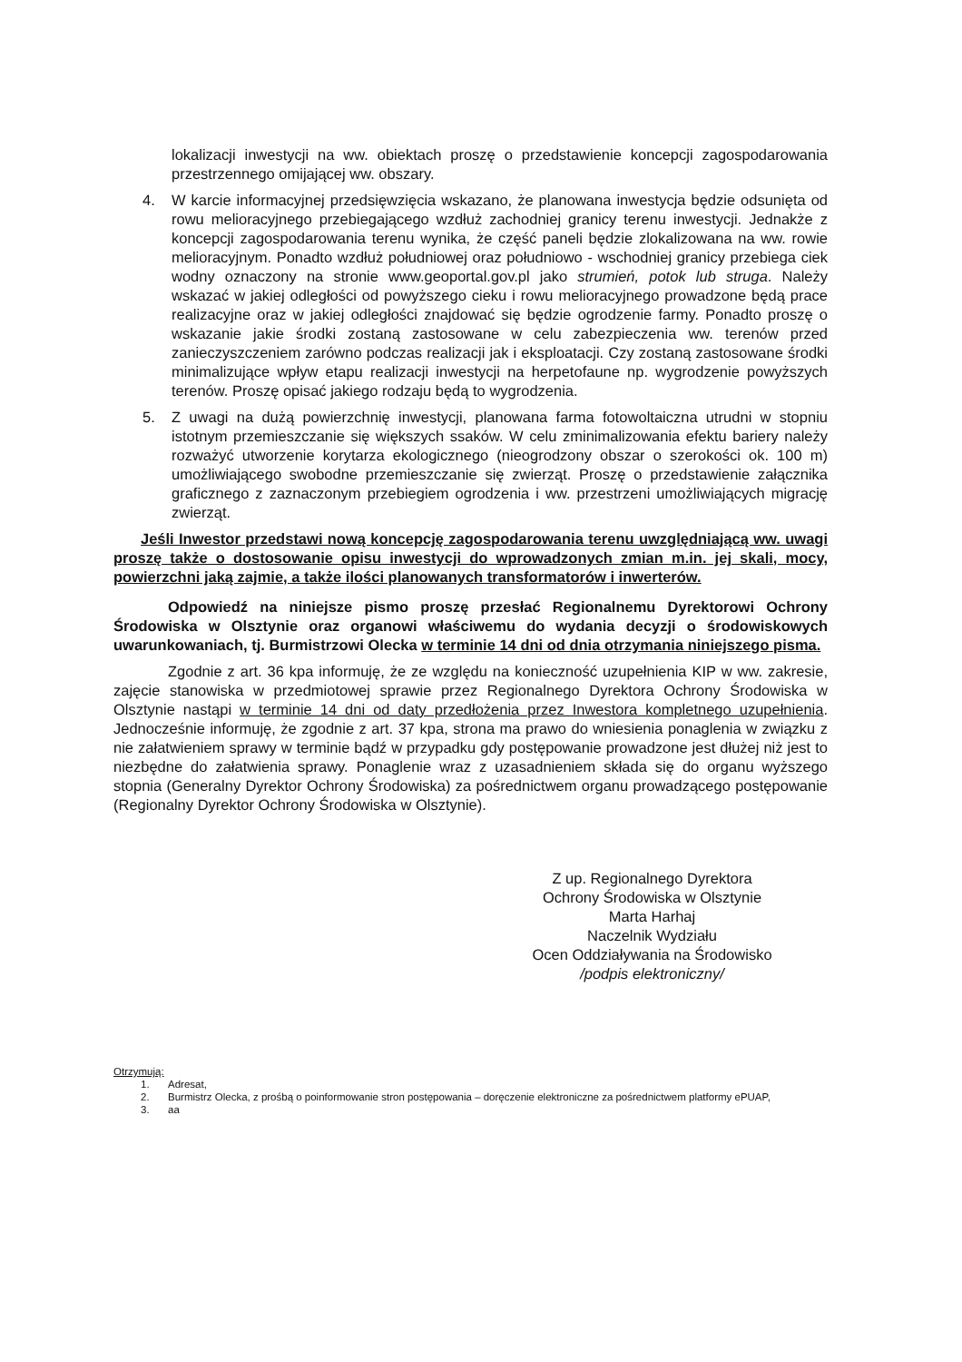lokalizacji inwestycji na ww. obiektach proszę o przedstawienie koncepcji zagospodarowania przestrzennego omijającej ww. obszary.
4. W karcie informacyjnej przedsięwzięcia wskazano, że planowana inwestycja będzie odsunięta od rowu melioracyjnego przebiegającego wzdłuż zachodniej granicy terenu inwestycji. Jednakże z koncepcji zagospodarowania terenu wynika, że część paneli będzie zlokalizowana na ww. rowie melioracyjnym. Ponadto wzdłuż południowej oraz południowo - wschodniej granicy przebiega ciek wodny oznaczony na stronie www.geoportal.gov.pl jako strumień, potok lub struga. Należy wskazać w jakiej odległości od powyższego cieku i rowu melioracyjnego prowadzone będą prace realizacyjne oraz w jakiej odległości znajdować się będzie ogrodzenie farmy. Ponadto proszę o wskazanie jakie środki zostaną zastosowane w celu zabezpieczenia ww. terenów przed zanieczyszczeniem zarówno podczas realizacji jak i eksploatacji. Czy zostaną zastosowane środki minimalizujące wpływ etapu realizacji inwestycji na herpetofaune np. wygrodzenie powyższych terenów. Proszę opisać jakiego rodzaju będą to wygrodzenia.
5. Z uwagi na dużą powierzchnię inwestycji, planowana farma fotowoltaiczna utrudni w stopniu istotnym przemieszczanie się większych ssaków. W celu zminimalizowania efektu bariery należy rozważyć utworzenie korytarza ekologicznego (nieogrodzony obszar o szerokości ok. 100 m) umożliwiającego swobodne przemieszczanie się zwierząt. Proszę o przedstawienie załącznika graficznego z zaznaczonym przebiegiem ogrodzenia i ww. przestrzeni umożliwiających migrację zwierząt.
Jeśli Inwestor przedstawi nową koncepcję zagospodarowania terenu uwzględniającą ww. uwagi proszę także o dostosowanie opisu inwestycji do wprowadzonych zmian m.in. jej skali, mocy, powierzchni jaką zajmie, a także ilości planowanych transformatorów i inwerterów.
Odpowiedź na niniejsze pismo proszę przesłać Regionalnemu Dyrektorowi Ochrony Środowiska w Olsztynie oraz organowi właściwemu do wydania decyzji o środowiskowych uwarunkowaniach, tj. Burmistrzowi Olecka w terminie 14 dni od dnia otrzymania niniejszego pisma.
Zgodnie z art. 36 kpa informuję, że ze względu na konieczność uzupełnienia KIP w ww. zakresie, zajęcie stanowiska w przedmiotowej sprawie przez Regionalnego Dyrektora Ochrony Środowiska w Olsztynie nastąpi w terminie 14 dni od daty przedłożenia przez Inwestora kompletnego uzupełnienia. Jednocześnie informuję, że zgodnie z art. 37 kpa, strona ma prawo do wniesienia ponaglenia w związku z nie załatwieniem sprawy w terminie bądź w przypadku gdy postępowanie prowadzone jest dłużej niż jest to niezbędne do załatwienia sprawy. Ponaglenie wraz z uzasadnieniem składa się do organu wyższego stopnia (Generalny Dyrektor Ochrony Środowiska) za pośrednictwem organu prowadzącego postępowanie (Regionalny Dyrektor Ochrony Środowiska w Olsztynie).
Z up. Regionalnego Dyrektora
Ochrony Środowiska w Olsztynie
Marta Harhaj
Naczelnik Wydziału
Ocen Oddziaływania na Środowisko
/podpis elektroniczny/
Otrzymują:
1. Adresat,
2. Burmistrz Olecka, z prośbą o poinformowanie stron postępowania – doręczenie elektroniczne za pośrednictwem platformy ePUAP,
3. aa